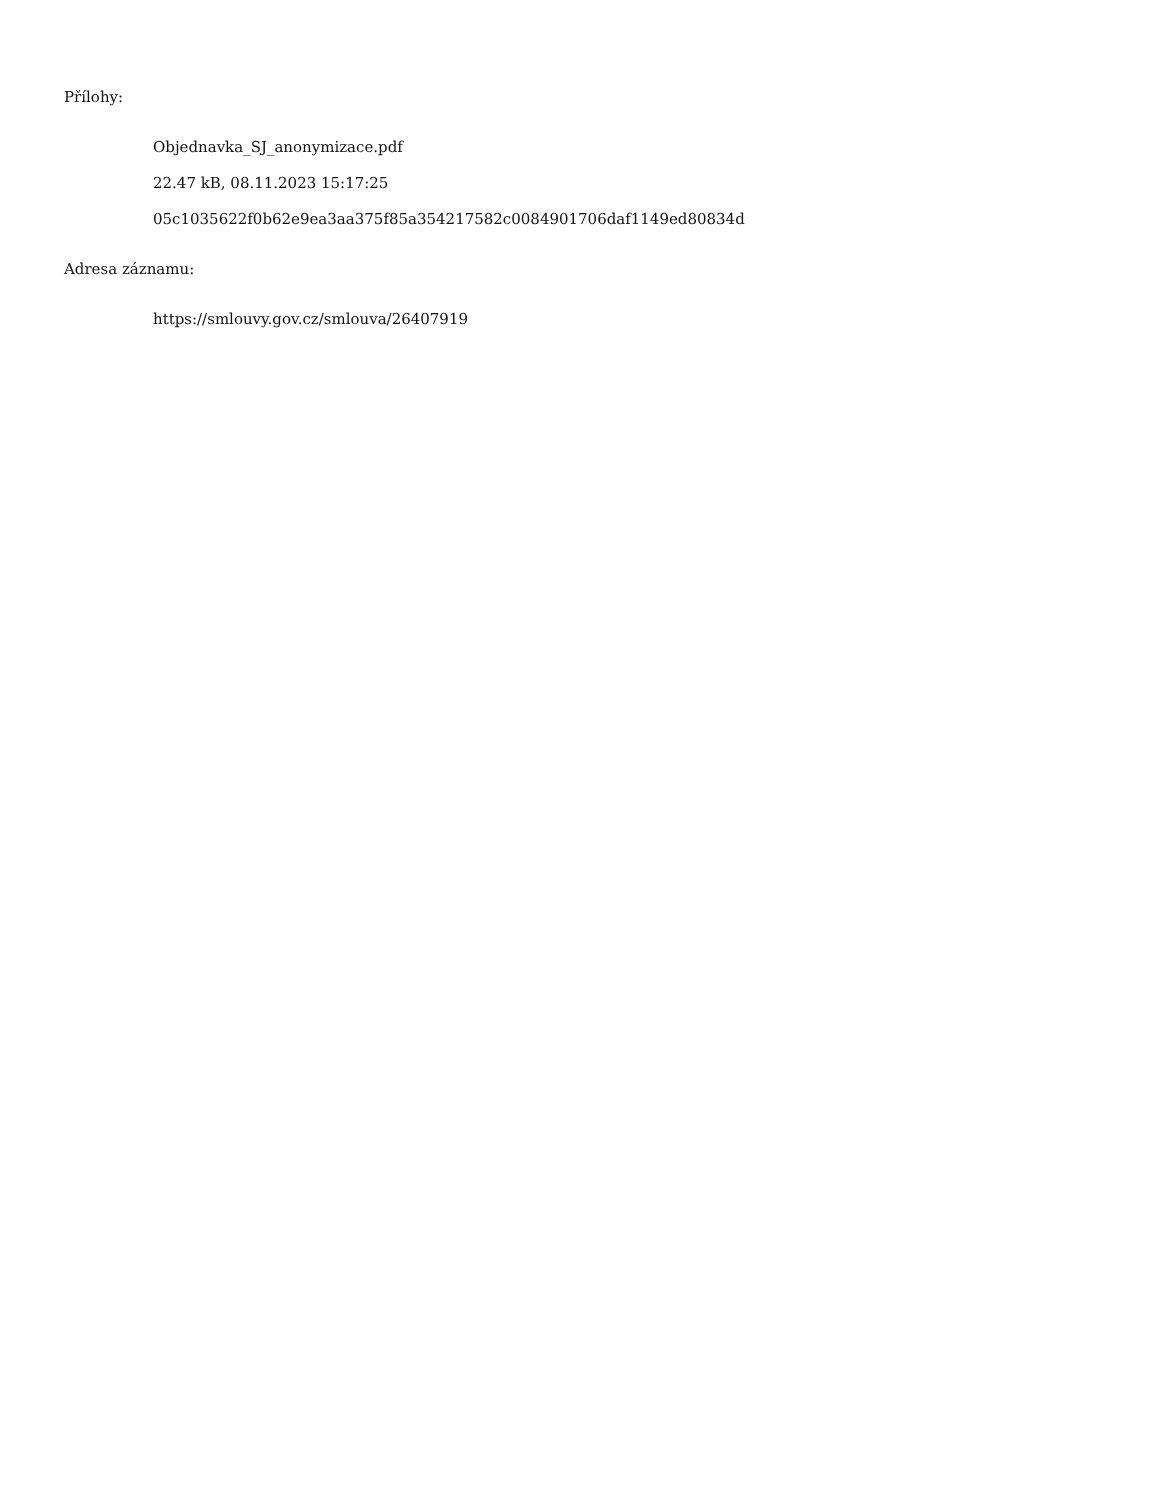Přílohy:
Objednavka_SJ_anonymizace.pdf
22.47 kB, 08.11.2023 15:17:25
05c1035622f0b62e9ea3aa375f85a354217582c0084901706daf1149ed80834d
Adresa záznamu:
https://smlouvy.gov.cz/smlouva/26407919